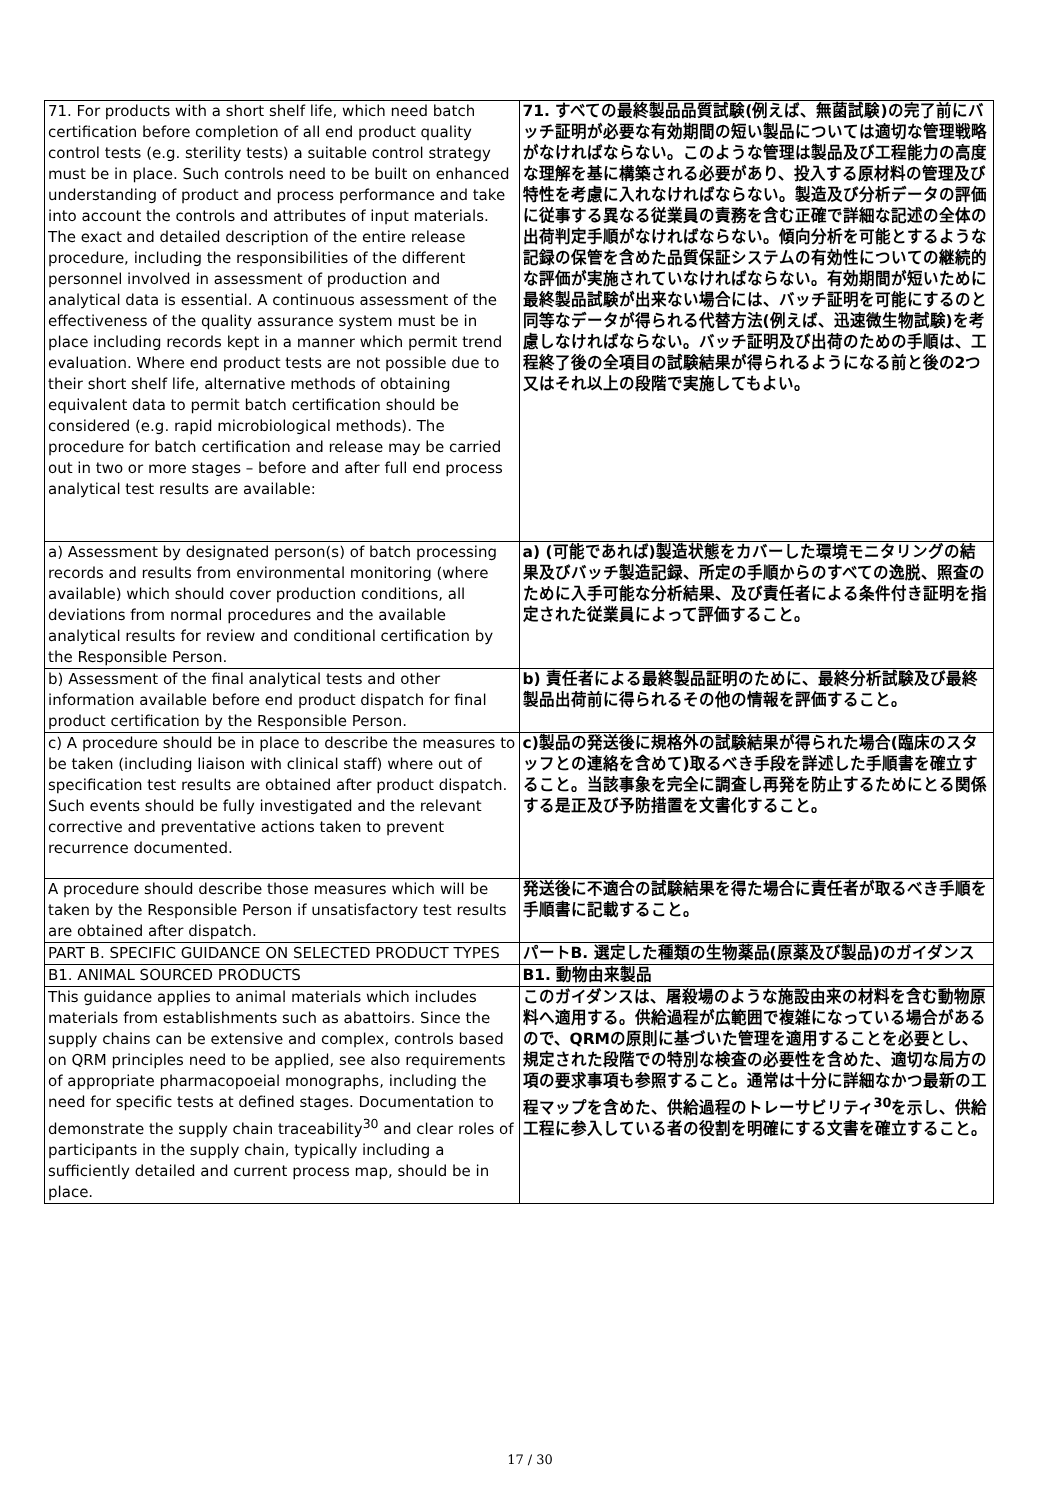| 71. For products with a short shelf life, which need batch certification before completion of all end product quality control tests (e.g. sterility tests) a suitable control strategy must be in place. Such controls need to be built on enhanced understanding of product and process performance and take into account the controls and attributes of input materials. The exact and detailed description of the entire release procedure, including the responsibilities of the different personnel involved in assessment of production and analytical data is essential. A continuous assessment of the effectiveness of the quality assurance system must be in place including records kept in a manner which permit trend evaluation. Where end product tests are not possible due to their short shelf life, alternative methods of obtaining equivalent data to permit batch certification should be considered (e.g. rapid microbiological methods). The procedure for batch certification and release may be carried out in two or more stages – before and after full end process analytical test results are available: | 71. すべての最終製品品質試験(例えば、無菌試験)の完了前にバッチ証明が必要な有効期間の短い製品については適切な管理戦略がなければならない。このような管理は製品及び工程能力の高度な理解を基に構築される必要があり、投入する原材料の管理及び特性を考慮に入れなければならない。製造及び分析データの評価に従事する異なる従業員の責務を含む正確で詳細な記述の全体の出荷判定手順がなければならない。傾向分析を可能とするような記録の保管を含めた品質保証システムの有効性についての継続的な評価が実施されていなければならない。有効期間が短いために最終製品試験が出来ない場合には、バッチ証明を可能にするのと同等なデータが得られる代替方法(例えば、迅速微生物試験)を考慮しなければならない。バッチ証明及び出荷のための手順は、工程終了後の全項目の試験結果が得られるようになる前と後の2つ又はそれ以上の段階で実施してもよい。 |
| a) Assessment by designated person(s) of batch processing records and results from environmental monitoring (where available) which should cover production conditions, all deviations from normal procedures and the available analytical results for review and conditional certification by the Responsible Person. | a) (可能であれば)製造状態をカバーした環境モニタリングの結果及びバッチ製造記録、所定の手順からのすべての逸脱、照査のために入手可能な分析結果、及び責任者による条件付き証明を指定された従業員によって評価すること。 |
| b) Assessment of the final analytical tests and other information available before end product dispatch for final product certification by the Responsible Person. | b) 責任者による最終製品証明のために、最終分析試験及び最終製品出荷前に得られるその他の情報を評価すること。 |
| c) A procedure should be in place to describe the measures to be taken (including liaison with clinical staff) where out of specification test results are obtained after product dispatch. Such events should be fully investigated and the relevant corrective and preventative actions taken to prevent recurrence documented. | c)製品の発送後に規格外の試験結果が得られた場合(臨床のスタッフとの連絡を含めて)取るべき手段を詳述した手順書を確立すること。当該事象を完全に調査し再発を防止するためにとる関係する是正及び予防措置を文書化すること。 |
| A procedure should describe those measures which will be taken by the Responsible Person if unsatisfactory test results are obtained after dispatch. | 発送後に不適合の試験結果を得た場合に責任者が取るべき手順を手順書に記載すること。 |
| PART B. SPECIFIC GUIDANCE ON SELECTED PRODUCT TYPES | パートB. 選定した種類の生物薬品(原薬及び製品)のガイダンス |
| B1. ANIMAL SOURCED PRODUCTS | B1. 動物由来製品 |
| This guidance applies to animal materials which includes materials from establishments such as abattoirs. Since the supply chains can be extensive and complex, controls based on QRM principles need to be applied, see also requirements of appropriate pharmacopoeial monographs, including the need for specific tests at defined stages. Documentation to demonstrate the supply chain traceability<sup>30</sup> and clear roles of participants in the supply chain, typically including a sufficiently detailed and current process map, should be in place. | このガイダンスは、屠殺場のような施設由来の材料を含む動物原料へ適用する。供給過程が広範囲で複雑になっている場合があるので、QRMの原則に基づいた管理を適用することを必要とし、規定された段階での特別な検査の必要性を含めた、適切な局方の項の要求事項も参照すること。通常は十分に詳細なかつ最新の工程マップを含めた、供給過程のトレーサビリティ<sup>30</sup>を示し、供給工程に参入している者の役割を明確にする文書を確立すること。 |
17 / 30